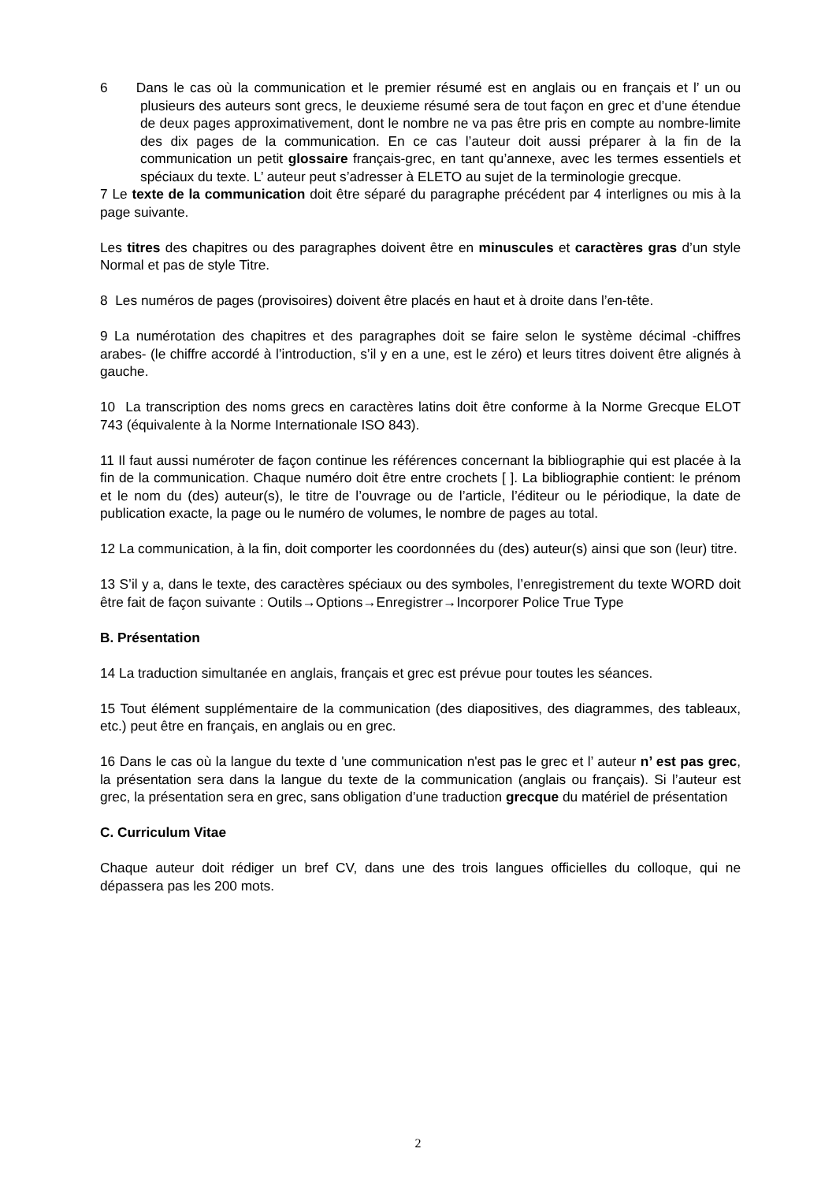6 Dans le cas où la communication et le premier résumé est en anglais ou en français et l’ un ou plusieurs des auteurs sont grecs, le deuxieme résumé sera de tout façon en grec et d’une étendue de deux pages approximativement, dont le nombre ne va pas être pris en compte au nombre-limite des dix pages de la communication. En ce cas l’auteur doit aussi préparer à la fin de la communication un petit glossaire français-grec, en tant qu’annexe, avec les termes essentiels et spéciaux du texte. L’ auteur peut s’adresser à ELETO au sujet de la terminologie grecque.
7 Le texte de la communication doit être séparé du paragraphe précédent par 4 interlignes ou mis à la page suivante.
Les titres des chapitres ou des paragraphes doivent être en minuscules et caractères gras d’un style Normal et pas de style Titre.
8 Les numéros de pages (provisoires) doivent être placés en haut et à droite dans l’en-tête.
9 La numérotation des chapitres et des paragraphes doit se faire selon le système décimal -chiffres arabes- (le chiffre accordé à l’introduction, s’il y en a une, est le zéro) et leurs titres doivent être alignés à gauche.
10 La transcription des noms grecs en caractères latins doit être conforme à la Norme Grecque ELOT 743 (équivalente à la Norme Internationale ISO 843).
11 Il faut aussi numéroter de façon continue les références concernant la bibliographie qui est placée à la fin de la communication. Chaque numéro doit être entre crochets [ ]. La bibliographie contient: le prénom et le nom du (des) auteur(s), le titre de l’ouvrage ou de l’article, l’éditeur ou le périodique, la date de publication exacte, la page ou le numéro de volumes, le nombre de pages au total.
12 La communication, à la fin, doit comporter les coordonnées du (des) auteur(s) ainsi que son (leur) titre.
13 S’il y a, dans le texte, des caractères spéciaux ou des symboles, l’enregistrement du texte WORD doit être fait de façon suivante : Outils→Options→Enregistrer→Incorporer Police True Type
B. Présentation
14 La traduction simultanée en anglais, français et grec est prévue pour toutes les séances.
15 Tout élément supplémentaire de la communication (des diapositives, des diagrammes, des tableaux, etc.) peut être en français, en anglais ou en grec.
16 Dans le cas où la langue du texte d 'une communication n'est pas le grec et l’ auteur n’ est pas grec, la présentation sera dans la langue du texte de la communication (anglais ou français). Si l’auteur est grec, la présentation sera en grec, sans obligation d’une traduction grecque du matériel de présentation
C. Curriculum Vitae
Chaque auteur doit rédiger un bref CV, dans une des trois langues officielles du colloque, qui ne dépassera pas les 200 mots.
2